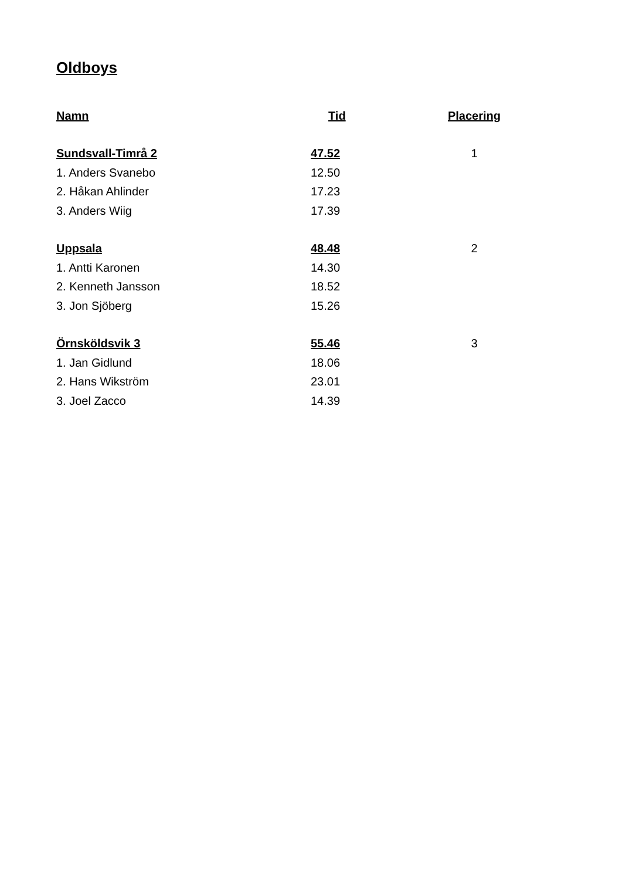Oldboys
| Namn | Tid | Placering |
| --- | --- | --- |
| Sundsvall-Timrå 2 | 47.52 | 1 |
| 1. Anders Svanebo | 12.50 | |
| 2. Håkan Ahlinder | 17.23 | |
| 3. Anders Wiig | 17.39 | |
| Uppsala | 48.48 | 2 |
| 1. Antti Karonen | 14.30 | |
| 2. Kenneth Jansson | 18.52 | |
| 3. Jon Sjöberg | 15.26 | |
| Örnsköldsvik 3 | 55.46 | 3 |
| 1. Jan Gidlund | 18.06 | |
| 2. Hans Wikström | 23.01 | |
| 3. Joel Zacco | 14.39 | |